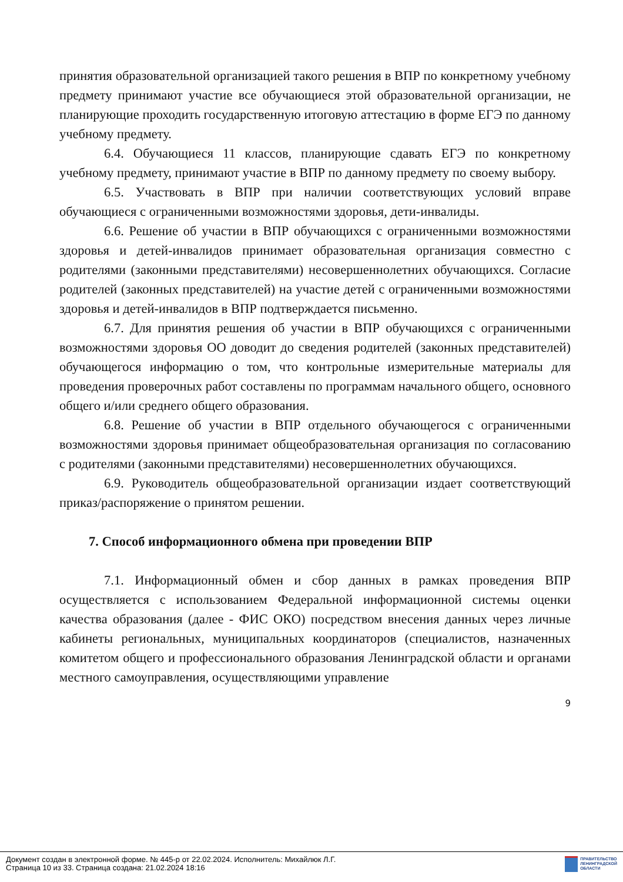принятия образовательной организацией такого решения в ВПР по конкретному учебному предмету принимают участие все обучающиеся этой образовательной организации, не планирующие проходить государственную итоговую аттестацию в форме ЕГЭ по данному учебному предмету.
6.4. Обучающиеся 11 классов, планирующие сдавать ЕГЭ по конкретному учебному предмету, принимают участие в ВПР по данному предмету по своему выбору.
6.5. Участвовать в ВПР при наличии соответствующих условий вправе обучающиеся с ограниченными возможностями здоровья, дети-инвалиды.
6.6. Решение об участии в ВПР обучающихся с ограниченными возможностями здоровья и детей-инвалидов принимает образовательная организация совместно с родителями (законными представителями) несовершеннолетних обучающихся. Согласие родителей (законных представителей) на участие детей с ограниченными возможностями здоровья и детей-инвалидов в ВПР подтверждается письменно.
6.7. Для принятия решения об участии в ВПР обучающихся с ограниченными возможностями здоровья ОО доводит до сведения родителей (законных представителей) обучающегося информацию о том, что контрольные измерительные материалы для проведения проверочных работ составлены по программам начального общего, основного общего и/или среднего общего образования.
6.8. Решение об участии в ВПР отдельного обучающегося с ограниченными возможностями здоровья принимает общеобразовательная организация по согласованию с родителями (законными представителями) несовершеннолетних обучающихся.
6.9. Руководитель общеобразовательной организации издает соответствующий приказ/распоряжение о принятом решении.
7. Способ информационного обмена при проведении ВПР
7.1. Информационный обмен и сбор данных в рамках проведения ВПР осуществляется с использованием Федеральной информационной системы оценки качества образования (далее - ФИС ОКО) посредством внесения данных через личные кабинеты региональных, муниципальных координаторов (специалистов, назначенных комитетом общего и профессионального образования Ленинградской области и органами местного самоуправления, осуществляющими управление
9
Документ создан в электронной форме. № 445-р от 22.02.2024. Исполнитель: Михайлюк Л.Г.
Страница 10 из 33. Страница создана: 21.02.2024 18:16
ПРАВИТЕЛЬСТВО
ЛЕНИНГРАДСКОЙ
ОБЛАСТИ